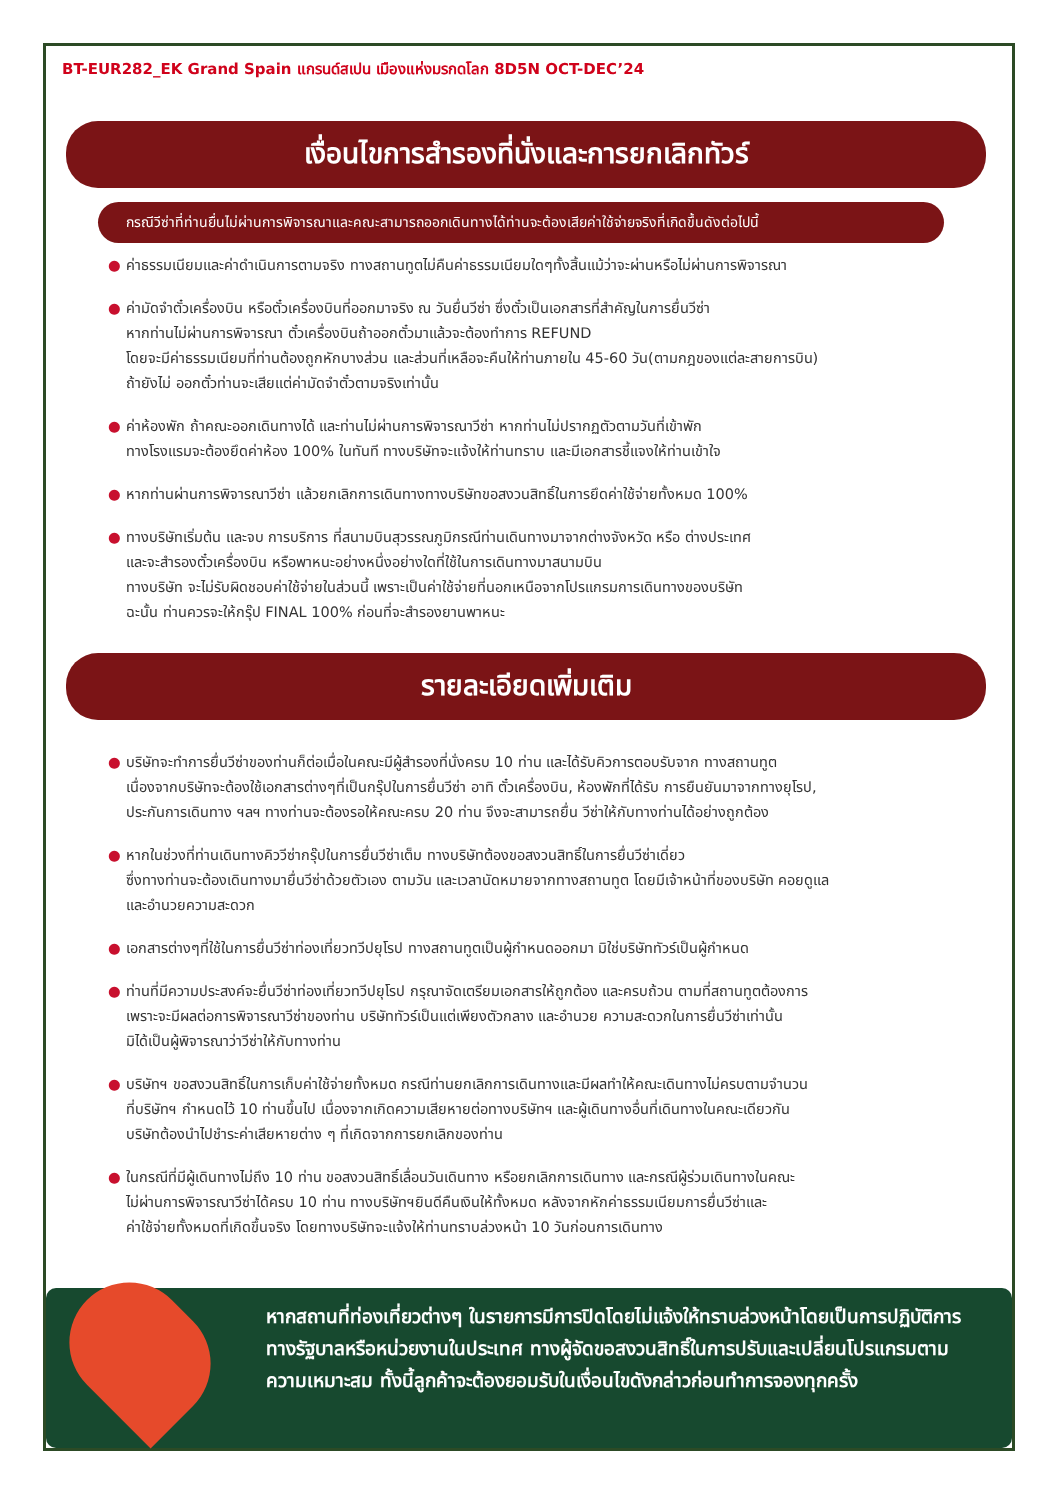BT-EUR282_EK Grand Spain แกรนด์สเปน เมืองแห่งมรกดโลก 8D5N OCT-DEC’24
เงื่อนไขการสำรองที่นั่งและการยกเลิกทัวร์
กรณีวีซ่าที่ท่านยื่นไม่ผ่านการพิจารณาและคณะสามารถออกเดินทางได้ท่านจะต้องเสียค่าใช้จ่ายจริงที่เกิดขึ้นดังต่อไปนี้
● ค่าธรรมเนียมและค่าดำเนินการตามจริง ทางสถานทูตไม่คืนค่าธรรมเนียมใดๆทั้งสิ้นแม้ว่าจะผ่านหรือไม่ผ่านการพิจารณา
● ค่ามัดจำตั๋วเครื่องบิน หรือตั๋วเครื่องบินที่ออกมาจริง ณ วันยื่นวีซ่า ซึ่งตั๋วเป็นเอกสารที่สำคัญในการยื่นวีซ่า
หากท่านไม่ผ่านการพิจารณา ตั๋วเครื่องบินถ้าออกตั๋วมาแล้วจะต้องทำการ REFUND
โดยจะมีค่าธรรมเนียมที่ท่านต้องถูกหักบางส่วน และส่วนที่เหลือจะคืนให้ท่านภายใน 45-60 วัน(ตามกฎของแต่ละสายการบิน)
ถ้ายังไม่ ออกตั๋วท่านจะเสียแต่ค่ามัดจำตั๋วตามจริงเท่านั้น
● ค่าห้องพัก ถ้าคณะออกเดินทางได้ และท่านไม่ผ่านการพิจารณาวีซ่า หากท่านไม่ปรากฏตัวตามวันที่เข้าพัก
ทางโรงแรมจะต้องยึดค่าห้อง 100% ในทันที ทางบริษัทจะแจ้งให้ท่านทราบ และมีเอกสารชี้แจงให้ท่านเข้าใจ
● หากท่านผ่านการพิจารณาวีซ่า แล้วยกเลิกการเดินทางทางบริษัทขอสงวนสิทธิ์ในการยึดค่าใช้จ่ายทั้งหมด 100%
● ทางบริษัทเริ่มต้น และจบ การบริการ ที่สนามบินสุวรรณภูมิกรณีท่านเดินทางมาจากต่างจังหวัด หรือ ต่างประเทศ
และจะสำรองตั๋วเครื่องบิน หรือพาหนะอย่างหนึ่งอย่างใดที่ใช้ในการเดินทางมาสนามบิน
ทางบริษัท จะไม่รับผิดชอบค่าใช้จ่ายในส่วนนี้ เพราะเป็นค่าใช้จ่ายที่นอกเหนือจากโปรแกรมการเดินทางของบริษัท
ฉะนั้น ท่านควรจะให้กรุ๊ป FINAL 100% ก่อนที่จะสำรองยานพาหนะ
รายละเอียดเพิ่มเติม
● บริษัทจะทำการยื่นวีซ่าของท่านก็ต่อเมื่อในคณะมีผู้สำรองที่นั่งครบ 10 ท่าน และได้รับคิวการตอบรับจาก ทางสถานทูต
เนื่องจากบริษัทจะต้องใช้เอกสารต่างๆที่เป็นกรุ๊ปในการยื่นวีซ่า อาทิ ตั๋วเครื่องบิน, ห้องพักที่ได้รับ การยืนยันมาจากทางยุโรป,
ประกันการเดินทาง ฯลฯ ทางท่านจะต้องรอให้คณะครบ 20 ท่าน จึงจะสามารถยื่น วีซ่าให้กับทางท่านได้อย่างถูกต้อง
● หากในช่วงที่ท่านเดินทางคิววีซ่ากรุ๊ปในการยื่นวีซ่าเต็ม ทางบริษัทต้องขอสงวนสิทธิ์ในการยื่นวีซ่าเดี่ยว
ซึ่งทางท่านจะต้องเดินทางมายื่นวีซ่าด้วยตัวเอง ตามวัน และเวลานัดหมายจากทางสถานทูต โดยมีเจ้าหน้าที่ของบริษัท คอยดูแล
และอำนวยความสะดวก
● เอกสารต่างๆที่ใช้ในการยื่นวีซ่าท่องเที่ยวทวีปยุโรป ทางสถานทูตเป็นผู้กำหนดออกมา มิใช่บริษัททัวร์เป็นผู้กำหนด
● ท่านที่มีความประสงค์จะยื่นวีซ่าท่องเที่ยวทวีปยุโรป กรุณาจัดเตรียมเอกสารให้ถูกต้อง และครบถ้วน ตามที่สถานทูตต้องการ
เพราะจะมีผลต่อการพิจารณาวีซ่าของท่าน บริษัททัวร์เป็นแต่เพียงตัวกลาง และอำนวย ความสะดวกในการยื่นวีซ่าเท่านั้น
มิได้เป็นผู้พิจารณาว่าวีซ่าให้กับทางท่าน
● บริษัทฯ ขอสงวนสิทธิ์ในการเก็บค่าใช้จ่ายทั้งหมด กรณีท่านยกเลิกการเดินทางและมีผลทำให้คณะเดินทางไม่ครบตามจำนวน
ที่บริษัทฯ กำหนดไว้ 10 ท่านขึ้นไป เนื่องจากเกิดความเสียหายต่อทางบริษัทฯ และผู้เดินทางอื่นที่เดินทางในคณะเดียวกัน
บริษัทต้องนำไปชำระค่าเสียหายต่าง ๆ ที่เกิดจากการยกเลิกของท่าน
● ในกรณีที่มีผู้เดินทางไม่ถึง 10 ท่าน ขอสงวนสิทธิ์เลื่อนวันเดินทาง หรือยกเลิกการเดินทาง และกรณีผู้ร่วมเดินทางในคณะ
ไม่ผ่านการพิจารณาวีซ่าได้ครบ 10 ท่าน ทางบริษัทฯยินดีคืนเงินให้ทั้งหมด หลังจากหักค่าธรรมเนียมการยื่นวีซ่าและ
ค่าใช้จ่ายทั้งหมดที่เกิดขึ้นจริง โดยทางบริษัทจะแจ้งให้ท่านทราบล่วงหน้า 10 วันก่อนการเดินทาง
หากสถานที่ท่องเที่ยวต่างๆ ในรายการมีการปิดโดยไม่แจ้งให้ทราบล่วงหน้าโดยเป็นการปฏิบัติการทางรัฐบาลหรือหน่วยงานในประเทศ ทางผู้จัดขอสงวนสิทธิ์ในการปรับและเปลี่ยนโปรแกรมตามความเหมาะสม ทั้งนี้ลูกค้าจะต้องยอมรับในเงื่อนไขดังกล่าวก่อนทำการจองทุกครั้ง